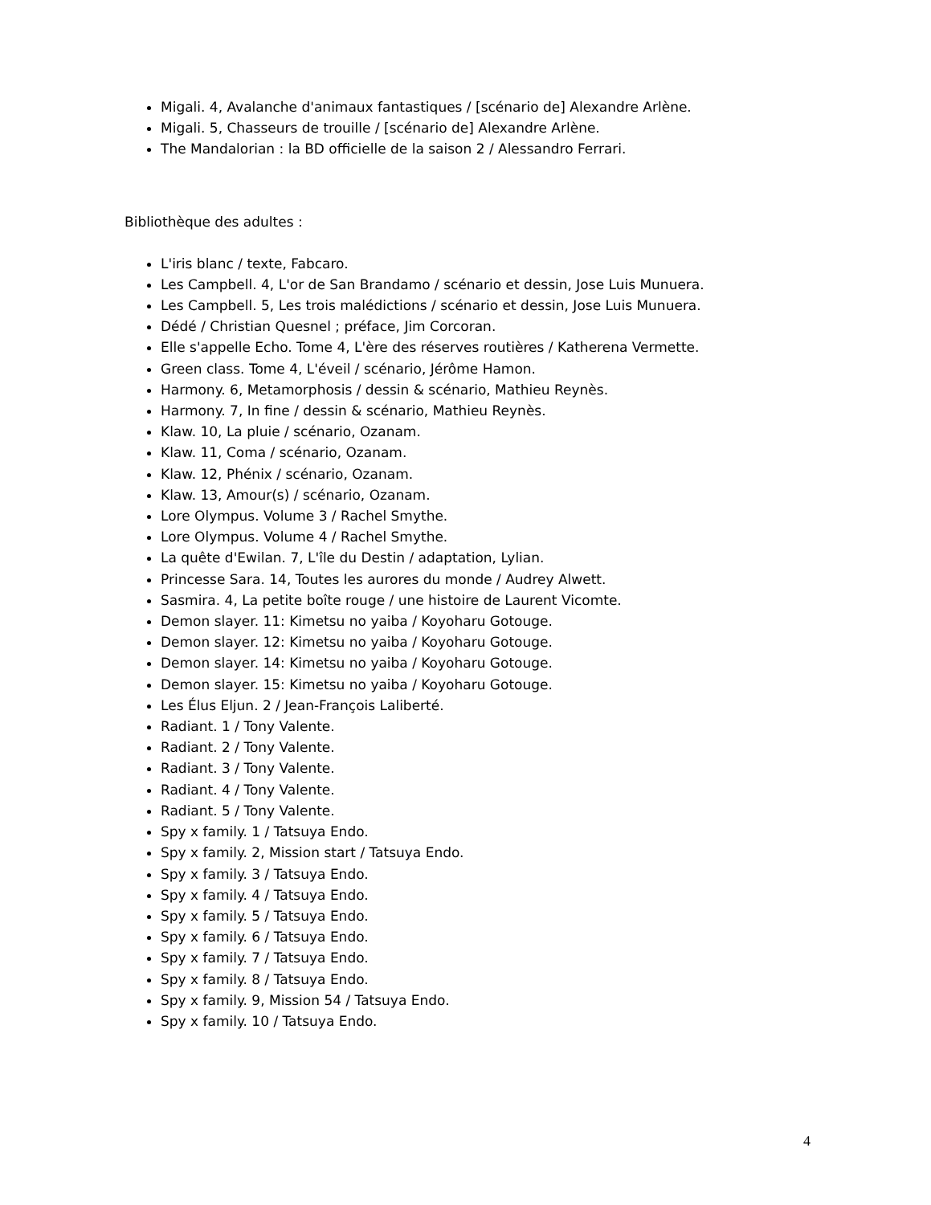Migali. 4, Avalanche d'animaux fantastiques / [scénario de] Alexandre Arlène.
Migali. 5, Chasseurs de trouille / [scénario de] Alexandre Arlène.
The Mandalorian : la BD officielle de la saison 2 / Alessandro Ferrari.
Bibliothèque des adultes :
L'iris blanc / texte, Fabcaro.
Les Campbell. 4, L'or de San Brandamo / scénario et dessin, Jose Luis Munuera.
Les Campbell. 5, Les trois malédictions / scénario et dessin, Jose Luis Munuera.
Dédé / Christian Quesnel ; préface, Jim Corcoran.
Elle s'appelle Echo. Tome 4, L'ère des réserves routières / Katherena Vermette.
Green class. Tome 4, L'éveil / scénario, Jérôme Hamon.
Harmony. 6, Metamorphosis / dessin & scénario, Mathieu Reynès.
Harmony. 7, In fine / dessin & scénario, Mathieu Reynès.
Klaw. 10, La pluie / scénario, Ozanam.
Klaw. 11, Coma / scénario, Ozanam.
Klaw. 12, Phénix / scénario, Ozanam.
Klaw. 13, Amour(s) / scénario, Ozanam.
Lore Olympus. Volume 3 / Rachel Smythe.
Lore Olympus. Volume 4 / Rachel Smythe.
La quête d'Ewilan. 7, L'île du Destin / adaptation, Lylian.
Princesse Sara. 14, Toutes les aurores du monde / Audrey Alwett.
Sasmira. 4, La petite boîte rouge / une histoire de Laurent Vicomte.
Demon slayer. 11: Kimetsu no yaiba / Koyoharu Gotouge.
Demon slayer. 12: Kimetsu no yaiba / Koyoharu Gotouge.
Demon slayer. 14: Kimetsu no yaiba / Koyoharu Gotouge.
Demon slayer. 15: Kimetsu no yaiba / Koyoharu Gotouge.
Les Élus Eljun. 2 / Jean-François Laliberté.
Radiant. 1 / Tony Valente.
Radiant. 2 / Tony Valente.
Radiant. 3 / Tony Valente.
Radiant. 4 / Tony Valente.
Radiant. 5 / Tony Valente.
Spy x family. 1 / Tatsuya Endo.
Spy x family. 2, Mission start / Tatsuya Endo.
Spy x family. 3 / Tatsuya Endo.
Spy x family. 4 / Tatsuya Endo.
Spy x family. 5 / Tatsuya Endo.
Spy x family. 6 / Tatsuya Endo.
Spy x family. 7 / Tatsuya Endo.
Spy x family. 8 / Tatsuya Endo.
Spy x family. 9, Mission 54 / Tatsuya Endo.
Spy x family. 10 / Tatsuya Endo.
4